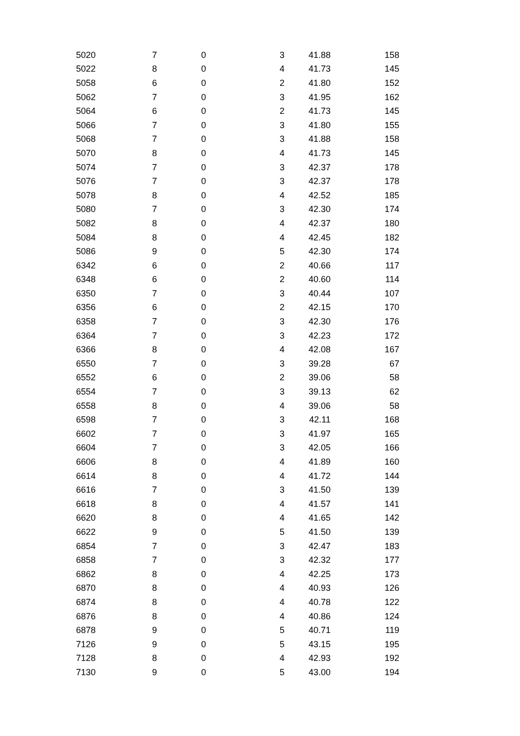| 5020 | 7 | 0 | 3 | 41.88 | 158 |
| 5022 | 8 | 0 | 4 | 41.73 | 145 |
| 5058 | 6 | 0 | 2 | 41.80 | 152 |
| 5062 | 7 | 0 | 3 | 41.95 | 162 |
| 5064 | 6 | 0 | 2 | 41.73 | 145 |
| 5066 | 7 | 0 | 3 | 41.80 | 155 |
| 5068 | 7 | 0 | 3 | 41.88 | 158 |
| 5070 | 8 | 0 | 4 | 41.73 | 145 |
| 5074 | 7 | 0 | 3 | 42.37 | 178 |
| 5076 | 7 | 0 | 3 | 42.37 | 178 |
| 5078 | 8 | 0 | 4 | 42.52 | 185 |
| 5080 | 7 | 0 | 3 | 42.30 | 174 |
| 5082 | 8 | 0 | 4 | 42.37 | 180 |
| 5084 | 8 | 0 | 4 | 42.45 | 182 |
| 5086 | 9 | 0 | 5 | 42.30 | 174 |
| 6342 | 6 | 0 | 2 | 40.66 | 117 |
| 6348 | 6 | 0 | 2 | 40.60 | 114 |
| 6350 | 7 | 0 | 3 | 40.44 | 107 |
| 6356 | 6 | 0 | 2 | 42.15 | 170 |
| 6358 | 7 | 0 | 3 | 42.30 | 176 |
| 6364 | 7 | 0 | 3 | 42.23 | 172 |
| 6366 | 8 | 0 | 4 | 42.08 | 167 |
| 6550 | 7 | 0 | 3 | 39.28 | 67 |
| 6552 | 6 | 0 | 2 | 39.06 | 58 |
| 6554 | 7 | 0 | 3 | 39.13 | 62 |
| 6558 | 8 | 0 | 4 | 39.06 | 58 |
| 6598 | 7 | 0 | 3 | 42.11 | 168 |
| 6602 | 7 | 0 | 3 | 41.97 | 165 |
| 6604 | 7 | 0 | 3 | 42.05 | 166 |
| 6606 | 8 | 0 | 4 | 41.89 | 160 |
| 6614 | 8 | 0 | 4 | 41.72 | 144 |
| 6616 | 7 | 0 | 3 | 41.50 | 139 |
| 6618 | 8 | 0 | 4 | 41.57 | 141 |
| 6620 | 8 | 0 | 4 | 41.65 | 142 |
| 6622 | 9 | 0 | 5 | 41.50 | 139 |
| 6854 | 7 | 0 | 3 | 42.47 | 183 |
| 6858 | 7 | 0 | 3 | 42.32 | 177 |
| 6862 | 8 | 0 | 4 | 42.25 | 173 |
| 6870 | 8 | 0 | 4 | 40.93 | 126 |
| 6874 | 8 | 0 | 4 | 40.78 | 122 |
| 6876 | 8 | 0 | 4 | 40.86 | 124 |
| 6878 | 9 | 0 | 5 | 40.71 | 119 |
| 7126 | 9 | 0 | 5 | 43.15 | 195 |
| 7128 | 8 | 0 | 4 | 42.93 | 192 |
| 7130 | 9 | 0 | 5 | 43.00 | 194 |